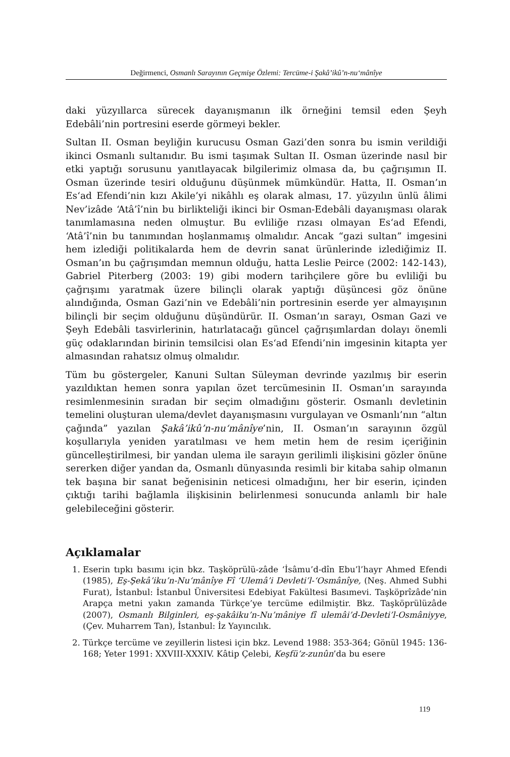Değirmenci, Osmanlı Sarayının Geçmişe Özlemi: Tercüme-i Şakâ’ikû’n-nu‘mânîye
daki yüzyıllarca sürecek dayanışmanın ilk örneğini temsil eden Şeyh Edebâli’nin portresini eserde görmeyi bekler.
Sultan II. Osman beyliğin kurucusu Osman Gazi’den sonra bu ismin verildiği ikinci Osmanlı sultanıdır. Bu ismi taşımak Sultan II. Osman üzerinde nasıl bir etki yaptığı sorusunu yanıtlayacak bilgilerimiz olmasa da, bu çağrışımın II. Osman üzerinde tesiri olduğunu düşünmek mümkündür. Hatta, II. Osman’ın Es‘ad Efendi’nin kızı Akile’yi nikâhlı eş olarak alması, 17. yüzyılın ünlü âlimi Nev’izâde ‘Atâ’î’nin bu birlikteliği ikinci bir Osman-Edebâli dayanışması olarak tanımlamasına neden olmuştur. Bu evliliğe rızası olmayan Es‘ad Efendi, ‘Atâ’î’nin bu tanımından hoşlanmamış olmalıdır. Ancak “gazi sultan” imgesini hem izlediği politikalarda hem de devrin sanat ürünlerinde izlediğimiz II. Osman’ın bu çağrışımdan memnun olduğu, hatta Leslie Peirce (2002: 142-143), Gabriel Piterberg (2003: 19) gibi modern tarihçilere göre bu evliliği bu çağrışımı yaratmak üzere bilinçli olarak yaptığı düşüncesi göz önüne alındığında, Osman Gazi’nin ve Edebâli’nin portresinin eserde yer almayışının bilinçli bir seçim olduğunu düşündürür. II. Osman’ın sarayı, Osman Gazi ve Şeyh Edebâli tasvirlerinin, hatırlatacağı güncel çağrışımlardan dolayı önemli güç odaklarından birinin temsilcisi olan Es‘ad Efendi’nin imgesinin kitapta yer almasından rahatsız olmuş olmalıdır.
Tüm bu göstergeler, Kanuni Sultan Süleyman devrinde yazılmış bir eserin yazıldıktan hemen sonra yapılan özet tercümesinin II. Osman’ın sarayında resimlenmesinin sıradan bir seçim olmadığını gösterir. Osmanlı devletinin temelini oluşturan ulema/devlet dayanışmasını vurgulayan ve Osmanlı’nın “altın çağında” yazılan Şakâ’ikû’n-nu‘mânîye’nin, II. Osman’ın sarayının özgül koşullarıyla yeniden yaratılması ve hem metin hem de resim içeriğinin güncelleştirilmesi, bir yandan ulema ile sarayın gerilimli ilişkisini gözler önüne sererken diğer yandan da, Osmanlı dünyasında resimli bir kitaba sahip olmanın tek başına bir sanat beğenisinin neticesi olmadığını, her bir eserin, içinden çıktığı tarihi bağlamla ilişkisinin belirlenmesi sonucunda anlamlı bir hale gelebileceğini gösterir.
Açıklamalar
1. Eserin tıpkı basımı için bkz. Taşköprülü-zâde ‘İsâmu’d-dîn Ebu’l’hayr Ahmed Efendi (1985), Eş-Şekâ’iku’n-Nu‘mânîye Fî ‘Ulemâ’i Devleti’l-‘Osmânîye, (Neş. Ahmed Subhi Furat), İstanbul: İstanbul Üniversitesi Edebiyat Fakültesi Basımevi. Taşköprîzâde’nin Arapça metni yakın zamanda Türkçe’ye tercüme edilmiştir. Bkz. Taşköprülüzâde (2007), Osmanlı Bilginleri, eş-şakâiku’n-Nu’mâniye fî ulemâi’d-Devleti’l-Osmâniyye, (Çev. Muharrem Tan), İstanbul: İz Yayıncılık.
2. Türkçe tercüme ve zeyillerin listesi için bkz. Levend 1988: 353-364; Gönül 1945: 136-168; Yeter 1991: XXVIII-XXXIV. Kâtip Çelebi, Keşfü’z-zunûn’da bu esere
119